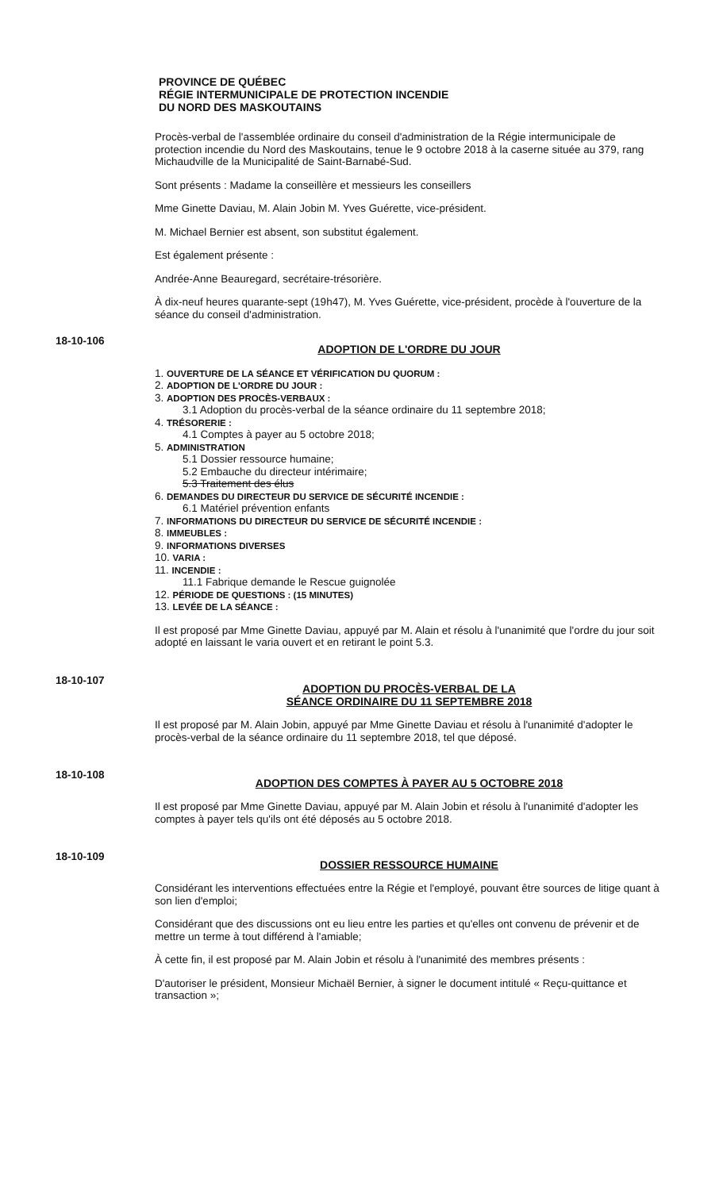PROVINCE DE QUÉBEC
RÉGIE INTERMUNICIPALE DE PROTECTION INCENDIE
DU NORD DES MASKOUTAINS
Procès-verbal de l'assemblée ordinaire du conseil d'administration de la Régie intermunicipale de protection incendie du Nord des Maskoutains, tenue le 9 octobre 2018 à la caserne située au 379, rang Michaudville de la Municipalité de Saint-Barnabé-Sud.
Sont présents : Madame la conseillère et messieurs les conseillers
Mme Ginette Daviau, M. Alain Jobin M. Yves Guérette, vice-président.
M. Michael Bernier est absent, son substitut également.
Est également présente :
Andrée-Anne Beauregard, secrétaire-trésorière.
À dix-neuf heures quarante-sept (19h47), M. Yves Guérette, vice-président, procède à l'ouverture de la séance du conseil d'administration.
18-10-106
ADOPTION DE L'ORDRE DU JOUR
1. OUVERTURE DE LA SÉANCE ET VÉRIFICATION DU QUORUM :
2. ADOPTION DE L'ORDRE DU JOUR :
3. ADOPTION DES PROCÈS-VERBAUX :
3.1 Adoption du procès-verbal de la séance ordinaire du 11 septembre 2018;
4. TRÉSORERIE :
4.1 Comptes à payer au 5 octobre 2018;
5. ADMINISTRATION
5.1 Dossier ressource humaine;
5.2 Embauche du directeur intérimaire;
5.3 Traitement des élus
6. DEMANDES DU DIRECTEUR DU SERVICE DE SÉCURITÉ INCENDIE :
6.1 Matériel prévention enfants
7. INFORMATIONS DU DIRECTEUR DU SERVICE DE SÉCURITÉ INCENDIE :
8. IMMEUBLES :
9. INFORMATIONS DIVERSES
10. VARIA :
11. INCENDIE :
11.1 Fabrique demande le Rescue guignolée
12. PÉRIODE DE QUESTIONS : (15 MINUTES)
13. LEVÉE DE LA SÉANCE :
Il est proposé par Mme Ginette Daviau, appuyé par M. Alain et résolu à l'unanimité que l'ordre du jour soit adopté en laissant le varia ouvert et en retirant le point 5.3.
18-10-107
ADOPTION DU PROCÈS-VERBAL DE LA
SÉANCE ORDINAIRE DU 11 SEPTEMBRE 2018
Il est proposé par M. Alain Jobin, appuyé par Mme Ginette Daviau et résolu à l'unanimité d'adopter le procès-verbal de la séance ordinaire du 11 septembre 2018, tel que déposé.
18-10-108
ADOPTION DES COMPTES À PAYER AU 5 OCTOBRE 2018
Il est proposé par Mme Ginette Daviau, appuyé par M. Alain Jobin et résolu à l'unanimité d'adopter les comptes à payer tels qu'ils ont été déposés au 5 octobre 2018.
18-10-109
DOSSIER RESSOURCE HUMAINE
Considérant les interventions effectuées entre la Régie et l'employé, pouvant être sources de litige quant à son lien d'emploi;
Considérant que des discussions ont eu lieu entre les parties et qu'elles ont convenu de prévenir et de mettre un terme à tout différend à l'amiable;
À cette fin, il est proposé par M. Alain Jobin et résolu à l'unanimité des membres présents :
D'autoriser le président, Monsieur Michaël Bernier, à signer le document intitulé « Reçu-quittance et transaction »;